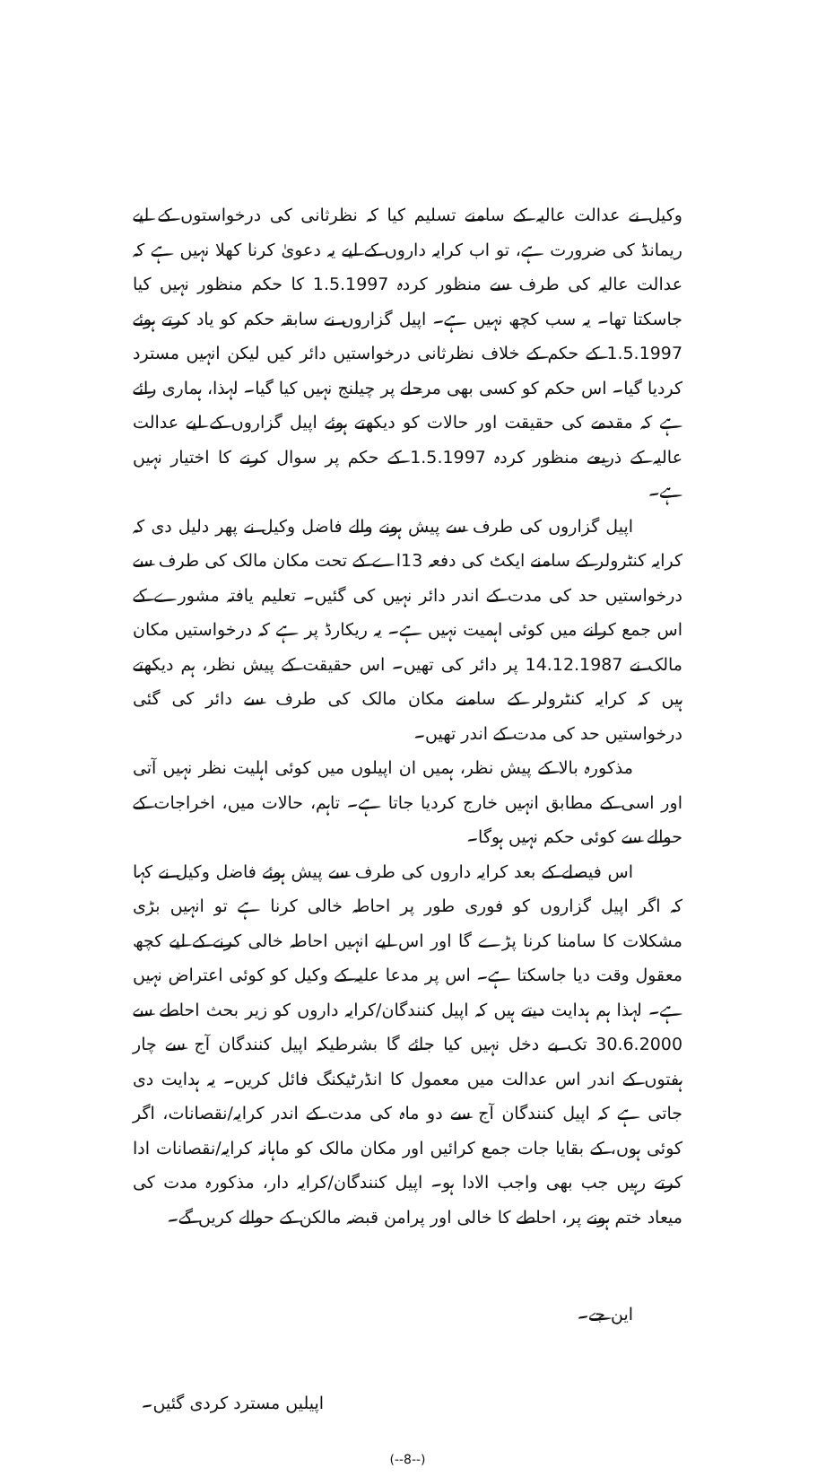وکیل نے عدالت عالیہ کے سامنے تسلیم کیا کہ نظرثانی کی درخواستوں کے لیے ریمانڈ کی ضرورت ہے، تو اب کرایہ داروں کے لیے یہ دعویٰ کرنا کھلا نہیں ہے کہ عدالت عالیہ کی طرف سے منظور کردہ 1.5.1997 کا حکم منظور نہیں کیا جاسکتا تھا۔ یہ سب کچھ نہیں ہے۔ اپیل گزاروں نے سابقہ حکم کو یاد کرتے ہوئے 1.5.1997 کے حکم کے خلاف نظرثانی درخواستیں دائر کیں لیکن انہیں مسترد کردیا گیا۔ اس حکم کو کسی بھی مرحلے پر چیلنج نہیں کیا گیا۔ لہذا، ہماری رائے ہے کہ مقدمے کی حقیقت اور حالات کو دیکھتے ہوئے اپیل گزاروں کے لیے عدالت عالیہ کے ذریعے منظور کردہ 1.5.1997 کے حکم پر سوال کرنے کا اختیار نہیں ہے۔
اپیل گزاروں کی طرف سے پیش ہونے والے فاضل وکیل نے پھر دلیل دی کہ کرایہ کنٹرولر کے سامنے ایکٹ کی دفعہ 13اے کے تحت مکان مالک کی طرف سے درخواستیں حد کی مدت کے اندر دائر نہیں کی گئیں۔ تعلیم یافتہ مشورے کے اس جمع کرانے میں کوئی اہمیت نہیں ہے۔ یہ ریکارڈ پر ہے کہ درخواستیں مکان مالک نے 14.12.1987 پر دائر کی تھیں۔ اس حقیقت کے پیش نظر، ہم دیکھتے ہیں کہ کرایہ کنٹرولر کے سامنے مکان مالک کی طرف سے دائر کی گئی درخواستیں حد کی مدت کے اندر تھیں۔
مذکورہ بالا کے پیش نظر، ہمیں ان اپیلوں میں کوئی اہلیت نظر نہیں آتی اور اسی کے مطابق انہیں خارج کردیا جاتا ہے۔ تاہم، حالات میں، اخراجات کے حوالے سے کوئی حکم نہیں ہوگا۔
اس فیصلے کے بعد کرایہ داروں کی طرف سے پیش ہوئے فاضل وکیل نے کہا کہ اگر اپیل گزاروں کو فوری طور پر احاطہ خالی کرنا ہے تو انہیں بڑی مشکلات کا سامنا کرنا پڑے گا اور اس لیے انہیں احاطہ خالی کرنے کے لیے کچھ معقول وقت دیا جاسکتا ہے۔ اس پر مدعا علیہ کے وکیل کو کوئی اعتراض نہیں ہے۔ لہذا ہم ہدایت دیتے ہیں کہ اپیل کنندگان/کرایہ داروں کو زیر بحث احاطے سے 30.6.2000 تک بے دخل نہیں کیا جائے گا بشرطیکہ اپیل کنندگان آج سے چار ہفتوں کے اندر اس عدالت میں معمول کا انڈرٹیکنگ فائل کریں۔ یہ ہدایت دی جاتی ہے کہ اپیل کنندگان آج سے دو ماہ کی مدت کے اندر کرایہ/نقصانات، اگر کوئی ہوں، کے بقایا جات جمع کرائیں اور مکان مالک کو ماہانہ کرایہ/نقصانات ادا کرتے رہیں جب بھی واجب الادا ہو۔ اپیل کنندگان/کرایہ دار، مذکورہ مدت کی میعاد ختم ہونے پر، احاطے کا خالی اور پرامن قبضہ مالکن کے حوالے کریں گے۔
این جے۔
اپیلیں مسترد کردی گئیں۔
(--8--)